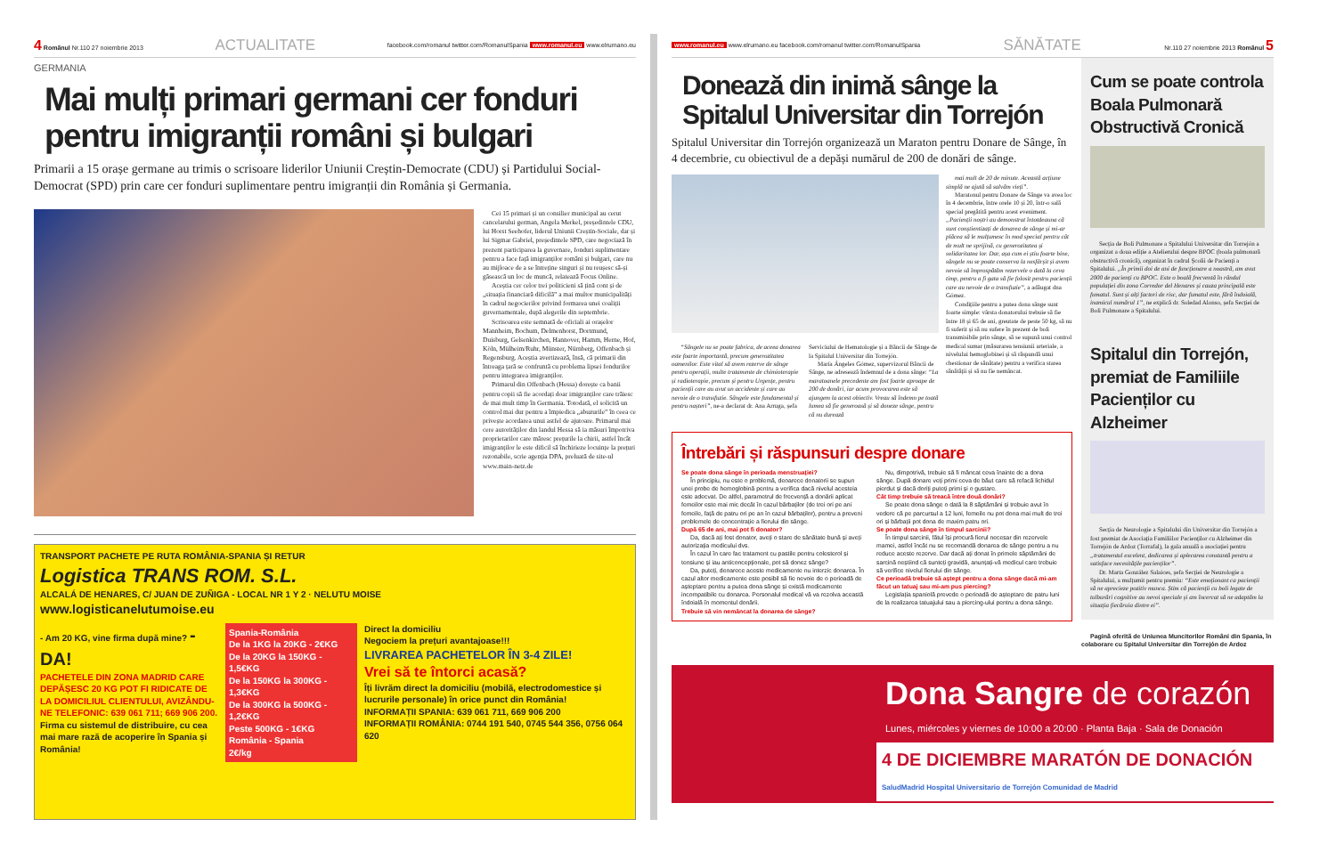4 Românul Nr.110 27 noiembrie 2013 ACTUALITATE facebook.com/romanul twitter.com/RomanulSpania www.romanul.eu www.elrumano.eu
GERMANIA
Mai mulți primari germani cer fonduri pentru imigranții români și bulgari
Primarii a 15 orașe germane au trimis o scrisoare liderilor Uniunii Creștin-Democrate (CDU) și Partidului Social-Democrat (SPD) prin care cer fonduri suplimentare pentru imigranții din România și Germania.
Cei 15 primari și un consilier municipal au cerut cancelarului german, Angela Merkel, președintele CDU, lui Horst Seehofer, liderul Uniunii Creștin-Sociale, dar și lui Sigmar Gabriel, președintele SPD, care negociază în prezent participarea la guvernare, fonduri suplimentare pentru a face față imigranților români și bulgari, care nu au mijloace de a se întreține singuri și nu reușesc să-și găsească un loc de muncă, relatează Focus Online.
Aceștia cer celor trei politicieni să țină cont și de „situația financiară dificilă” a mai multor municipalități în cadrul negocierilor privind formarea unei coaliții guvernamentale, după alegerile din septembrie.
Scrisoarea este semnată de oficiali ai orașelor Mannheim, Bochum, Delmenhorst, Dortmund, Duisburg, Gelsenkirchen, Hannover, Hamm, Herne, Hof, Köln, Mülheim/Ruhr, Münster, Nürnberg, Offenbach și Regensburg. Aceștia avertizează, însă, că primarii din întreaga țară se confruntă cu problema lipsei fondurilor pentru integrarea imigranților.
Primarul din Offenbach (Hessa) dorește ca banii pentru copii să fie acordați doar imigranților care trăiesc de mai mult timp în Germania. Totodată, el solicită un control mai dur pentru a împiedica „abuzurile” în ceea ce privește acordarea unui astfel de ajutoare. Primarul mai cere autorităților din landul Hessa să ia măsuri împotriva proprietarilor care măresc prețurile la chirii, astfel încât imigranților le este dificil să închirieze locuințe la prețuri rezonabile, scrie agenția DPA, preluată de site-ul www.main-netz.de
TRANSPORT PACHETE PE RUTA ROMÂNIA-SPANIA ȘI RETUR
Logistica TRANS ROM. S.L.
ALCALÁ DE HENARES, C/ JUAN DE ZUÑIGA - LOCAL NR 1 Y 2 · NELUTU MOISE
www.logisticanelutumoise.eu
- Am 20 KG, vine firma după mine? -DA!
PACHETELE DIN ZONA MADRID CARE DEPĂȘESC 20 KG POT FI RIDICATE DE LA DOMICILIUL CLIENTULUI, AVIZÂNDU-NE TELEFONIC: 639 061 711; 669 906 200.
Firma cu sistemul de distribuire, cu cea mai mare rază de acoperire în Spania și România!
Spania-România
De la 1KG la 20KG - 2€KG
De la 20KG la 150KG - 1,5€KG
De la 150KG la 300KG - 1,3€KG
De la 300KG la 500KG - 1,2€KG
Peste 500KG - 1€KG
România - Spania
2€/kg
Direct la domiciliu
Negociem la prețuri avantajoase!!!
LIVRAREA PACHETELOR ÎN 3-4 ZILE!
Vrei să te întorci acasă?
Îți livrăm direct la domiciliu (mobilă, electrodomestice și lucrurile personale) în orice punct din România!
INFORMAȚII SPANIA: 639 061 711, 669 906 200
INFORMAȚII ROMÂNIA: 0744 191 540, 0745 544 356, 0756 064 620
www.romanul.eu www.elrumano.eu facebook.com/romanul twitter.com/RomanulSpania SĂNĂTATE Nr.110 27 noiembrie 2013 Românul 5
Donează din inimă sânge la Spitalul Universitar din Torrejón
Spitalul Universitar din Torrejón organizează un Maraton pentru Donare de Sânge, în 4 decembrie, cu obiectivul de a depăși numărul de 200 de donări de sânge.
“Sângele nu se poate fabrica, de aceea donarea este foarte importantă, precum generozitatea oamenilor. Este vital să avem rezerve de sânge pentru operații, multe tratamente de chimioterapie și radioterapie, precum și pentru Urgențe, pentru pacienții care au avut un accidente și care au nevoie de o transfuzie. Sângele este fundamental și pentru nașteri”, ne-a declarat dr. Ana Arruga, șefa Serviciului de Hematologie și a Băncii de Sânge de la Spitalul Universitar din Torrejón.
María Ángeles Gómez, supervizorul Băncii de Sânge, ne adresează îndemnul de a dona sânge: “La maratoanele precedente am fost foarte aproape de 200 de donări, iar acum provocarea este să ajungem la acest obiectiv. Vreau să îndemn pe toată lumea să fie generoasă și să doneze sânge, pentru că nu durează
mai mult de 20 de minute. Această acțiune simplă ne ajută să salvăm vieți”.
Maratonul pentru Donare de Sânge va avea loc în 4 decembrie, între orele 10 și 20, într-o sală special pregătită pentru acest eveniment. „Pacienții noștri au demonstrat întotdeauna că sunt conștientizați de donarea de sânge și mi-ar plăcea să le mulțumesc în mod special pentru cât de mult ne sprijină, cu generozitatea și solidaritatea lor. Dar, așa cum ei știu foarte bine, sângele nu se poate conserva la nesfârșit și avem nevoie să împrospătăm rezervele o dată la ceva timp, pentru a fi gata să fie folosit pentru pacienții care au nevoie de o transfuzie”, a adăugat dna Gómez.
Condițiile pentru a putea dona sânge sunt foarte simple: vârsta donatorului trebuie să fie între 18 și 65 de ani, greutate de peste 50 kg, să nu fi suferit și să nu sufere în prezent de boli transmisibile prin sânge, să se supună unui control medical sumar (măsurarea tensiunii arteriale, a nivelului hemoglobinei și să răspundă unui chestionar de sănătate) pentru a verifica starea sănătății și să nu fie nemâncat.
Întrebări și răspunsuri despre donare
Se poate dona sânge în perioada menstruației?
În principiu, nu este o problemă, deoarece donatorii se supun unei probe de hemoglobină pentru a verifica dacă nivelul acesteia este adecvat. De altfel, parametrul de frecvență a donării aplicat femeilor este mai mic decât în cazul bărbaților (de trei ori pe ani femeile, față de patru ori pe an în cazul bărbaților), pentru a preveni problemele de concentrație a fierului din sânge.
După 65 de ani, mai pot fi donator?
Da, dacă ați fost donator, aveți o stare de sănătate bună și aveți autorizația medicului dvs.
În cazul în care fac tratament cu pastile pentru colesterol și tensiune și iau anticoncepționale, pot să donez sânge?
Da, puteți, deoarece aceste medicamente nu interzic donarea. În cazul altor medicamente este posibil să fie nevoie de o perioadă de așteptare pentru a putea dona sânge și există medicamente incompatibile cu donarea. Personalul medical vă va rezolva această îndoială în momentul donării.
Trebuie să vin nemâncat la donarea de sânge?
Nu, dimpotrivă, trebuie să fi mâncat ceva înainte de a dona sânge. După donare veți primi ceva de băut care să refacă lichidul pierdut și dacă doriți puteți primi și o gustare.
Cât timp trebuie să treacă între două donări?
Se poate dona sânge o dată la 8 săptămâni și trebuie avut în vedere că pe parcursul a 12 luni, femeile nu pot dona mai mult de trei ori și bărbații pot dona de maxim patru ori.
Se poate dona sânge în timpul sarcinii?
În timpul sarcinii, fătul își procură fierul necesar din rezervele mamei, astfel încât nu se recomandă donarea de sânge pentru a nu reduce aceste rezerve. Dar dacă ați donat în primele săptămâni de sarcină neștiind că sunteți gravidă, anunțați-vă medicul care trebuie să verifice nivelul fierului din sânge.
Ce perioadă trebuie să aștept pentru a dona sânge dacă mi-am făcut un tatuaj sau mi-am pus piercing?
Legislația spaniolă prevede o perioadă de așteptare de patru luni de la realizarea tatuajului sau a piercing-ului pentru a dona sânge.
Cum se poate controla Boala Pulmonară Obstructivă Cronică
Secția de Boli Pulmonare a Spitalului Universitar din Torrejón a organizat a doua ediție a Atelierului despre BPOC (boala pulmonară obstructivă cronică), organizat în cadrul Școlii de Pacienți a Spitalului. „În primii doi de ani de funcționare a noastră, am avut 2000 de pacienți cu BPOC. Este o boală frecventă în rândul populației din zona Corredor del Henares și cauza principală este fumatul. Sunt și alți factori de risc, dar fumatul este, fără îndoială, inamicul numărul 1”, ne explică dr. Soledad Alonso, șefa Secției de Boli Pulmonare a Spitalului.
Spitalul din Torrejón, premiat de Familiile Pacienților cu Alzheimer
Secția de Neurologie a Spitalului din Universitar din Torrejón a fost premiat de Asociația Familiilor Pacienților cu Alzheimer din Torrejón de Ardoz (Torrafal), la gala anuală a asociației pentru „tratamentul excelent, dedicarea și aplecarea constantă pentru a satisface necesitățile pacienților”.
Dr. Marta González Salaices, șefa Secției de Neurologie a Spitalului, a mulțumit pentru premiu: “Este emoționant ca pacienții să ne aprecieze pozitiv munca. Știm că pacienții cu boli legate de tulburări cognitive au nevoi speciale și am încercat să ne adaptăm la situația fiecăruia dintre ei”.
Pagină oferită de Uniunea Muncitorilor Români din Spania, în colaborare cu Spitalul Universitar din Torrejón de Ardoz
Dona Sangre de corazón
Lunes, miércoles y viernes de 10:00 a 20:00 · Planta Baja · Sala de Donación
4 DE DICIEMBRE MARATÓN DE DONACIÓN SaludMadrid Hospital Universitario de Torrejón Comunidad de Madrid